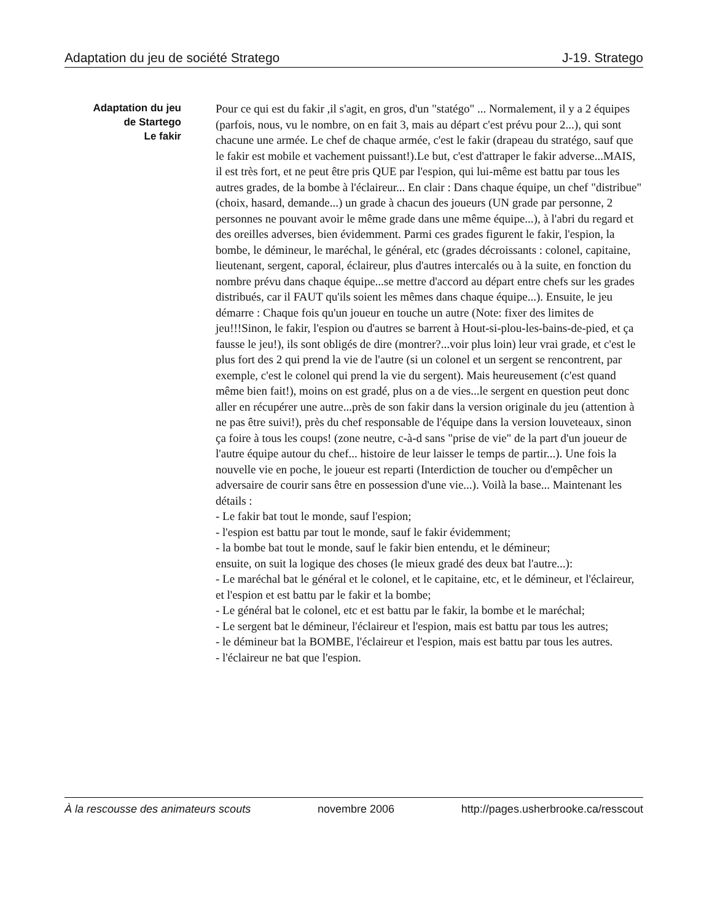Adaptation du jeu de société Stratego J-19. Stratego
Adaptation du jeu
de Startego
Le fakir
Pour ce qui est du fakir ,il s'agit, en gros, d'un "statégo" ... Normalement, il y a 2 équipes (parfois, nous, vu le nombre, on en fait 3, mais au départ c'est prévu pour 2...), qui sont chacune une armée. Le chef de chaque armée, c'est le fakir (drapeau du stratégo, sauf que le fakir est mobile et vachement puissant!).Le but, c'est d'attraper le fakir adverse...MAIS, il est très fort, et ne peut être pris QUE par l'espion, qui lui-même est battu par tous les autres grades, de la bombe à l'éclaireur... En clair : Dans chaque équipe, un chef "distribue" (choix, hasard, demande...) un grade à chacun des joueurs (UN grade par personne, 2 personnes ne pouvant avoir le même grade dans une même équipe...), à l'abri du regard et des oreilles adverses, bien évidemment. Parmi ces grades figurent le fakir, l'espion, la bombe, le démineur, le maréchal, le général, etc (grades décroissants : colonel, capitaine, lieutenant, sergent, caporal, éclaireur, plus d'autres intercalés ou à la suite, en fonction du nombre prévu dans chaque équipe...se mettre d'accord au départ entre chefs sur les grades distribués, car il FAUT qu'ils soient les mêmes dans chaque équipe...). Ensuite, le jeu démarre : Chaque fois qu'un joueur en touche un autre (Note: fixer des limites de jeu!!!Sinon, le fakir, l'espion ou d'autres se barrent à Hout-si-plou-les-bains-de-pied, et ça fausse le jeu!), ils sont obligés de dire (montrer?...voir plus loin) leur vrai grade, et c'est le plus fort des 2 qui prend la vie de l'autre (si un colonel et un sergent se rencontrent, par exemple, c'est le colonel qui prend la vie du sergent). Mais heureusement (c'est quand même bien fait!), moins on est gradé, plus on a de vies...le sergent en question peut donc aller en récupérer une autre...près de son fakir dans la version originale du jeu (attention à ne pas être suivi!), près du chef responsable de l'équipe dans la version louveteaux, sinon ça foire à tous les coups! (zone neutre, c-à-d sans "prise de vie" de la part d'un joueur de l'autre équipe autour du chef... histoire de leur laisser le temps de partir...). Une fois la nouvelle vie en poche, le joueur est reparti (Interdiction de toucher ou d'empêcher un adversaire de courir sans être en possession d'une vie...). Voilà la base... Maintenant les détails :
- Le fakir bat tout le monde, sauf l'espion;
- l'espion est battu par tout le monde, sauf le fakir évidemment;
- la bombe bat tout le monde, sauf le fakir bien entendu, et le démineur;
ensuite, on suit la logique des choses (le mieux gradé des deux bat l'autre...):
- Le maréchal bat le général et le colonel, et le capitaine, etc, et le démineur, et l'éclaireur, et l'espion et est battu par le fakir et la bombe;
- Le général bat le colonel, etc et est battu par le fakir, la bombe et le maréchal;
- Le sergent bat le démineur, l'éclaireur et l'espion, mais est battu par tous les autres;
- le démineur bat la BOMBE, l'éclaireur et l'espion, mais est battu par tous les autres.
- l'éclaireur ne bat que l'espion.
À la rescousse des animateurs scouts novembre 2006 http://pages.usherbrooke.ca/resscout